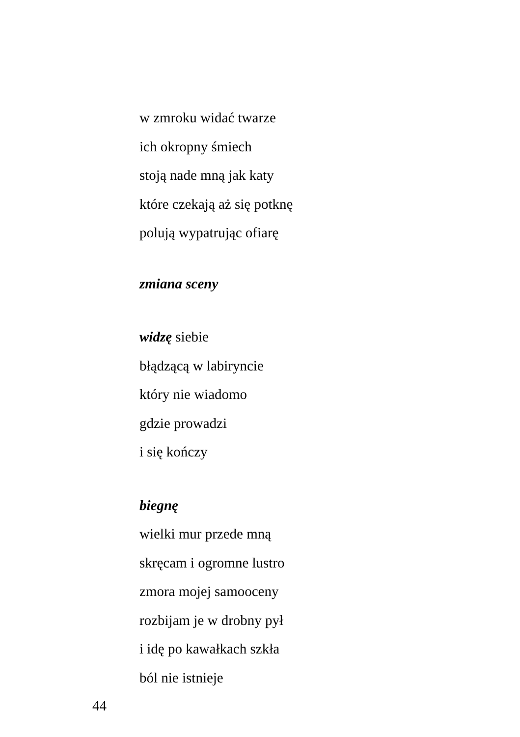w zmroku widać twarze
ich okropny śmiech
stoją nade mną jak katy
które czekają aż się potknę
polują wypatrując ofiarę
zmiana sceny
widzę siebie
błądzącą w labiryncie
który nie wiadomo
gdzie prowadzi
i się kończy
biegnę
wielki mur przede mną
skręcam i ogromne lustro
zmora mojej samooceny
rozbijam je w drobny pył
i idę po kawałkach szkła
ból nie istnieje
44